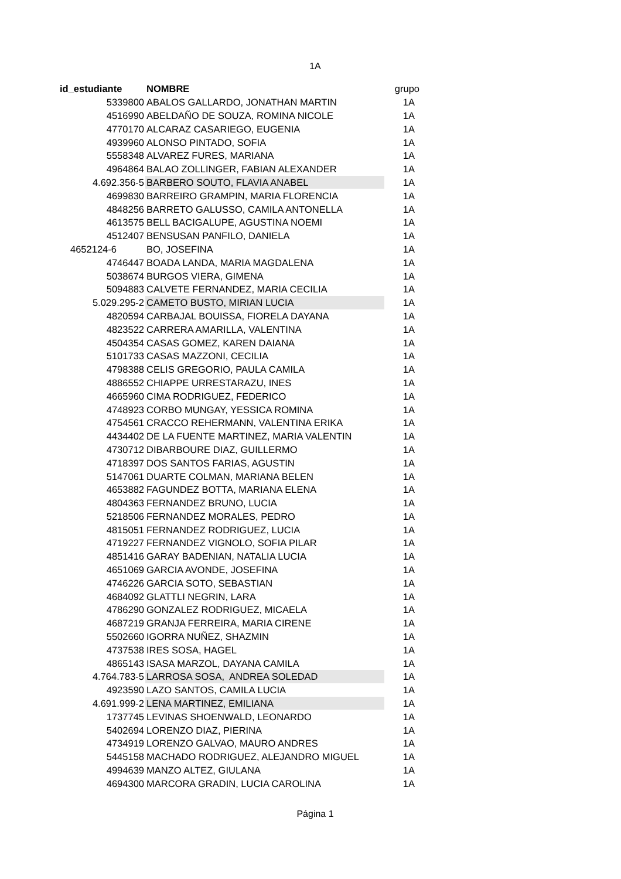1A
| id_estudiante | NOMBRE | grupo |
| --- | --- | --- |
| 5339800 | ABALOS GALLARDO, JONATHAN MARTIN | 1A |
| 4516990 | ABELDAÑO DE SOUZA, ROMINA NICOLE | 1A |
| 4770170 | ALCARAZ CASARIEGO, EUGENIA | 1A |
| 4939960 | ALONSO PINTADO, SOFIA | 1A |
| 5558348 | ALVAREZ FURES, MARIANA | 1A |
| 4964864 | BALAO ZOLLINGER, FABIAN ALEXANDER | 1A |
| 4.692.356-5 | BARBERO SOUTO, FLAVIA ANABEL | 1A |
| 4699830 | BARREIRO GRAMPIN, MARIA FLORENCIA | 1A |
| 4848256 | BARRETO GALUSSO, CAMILA ANTONELLA | 1A |
| 4613575 | BELL BACIGALUPE, AGUSTINA NOEMI | 1A |
| 4512407 | BENSUSAN PANFILO, DANIELA | 1A |
| 4652124-6 | BO, JOSEFINA | 1A |
| 4746447 | BOADA LANDA, MARIA MAGDALENA | 1A |
| 5038674 | BURGOS VIERA, GIMENA | 1A |
| 5094883 | CALVETE FERNANDEZ, MARIA CECILIA | 1A |
| 5.029.295-2 | CAMETO BUSTO, MIRIAN LUCIA | 1A |
| 4820594 | CARBAJAL BOUISSA, FIORELA DAYANA | 1A |
| 4823522 | CARRERA AMARILLA, VALENTINA | 1A |
| 4504354 | CASAS GOMEZ, KAREN DAIANA | 1A |
| 5101733 | CASAS MAZZONI, CECILIA | 1A |
| 4798388 | CELIS GREGORIO, PAULA CAMILA | 1A |
| 4886552 | CHIAPPE URRESTARAZU, INES | 1A |
| 4665960 | CIMA RODRIGUEZ, FEDERICO | 1A |
| 4748923 | CORBO MUNGAY, YESSICA ROMINA | 1A |
| 4754561 | CRACCO REHERMANN, VALENTINA ERIKA | 1A |
| 4434402 | DE LA FUENTE MARTINEZ, MARIA VALENTIN | 1A |
| 4730712 | DIBARBOURE DIAZ, GUILLERMO | 1A |
| 4718397 | DOS SANTOS FARIAS, AGUSTIN | 1A |
| 5147061 | DUARTE COLMAN, MARIANA BELEN | 1A |
| 4653882 | FAGUNDEZ BOTTA, MARIANA ELENA | 1A |
| 4804363 | FERNANDEZ BRUNO, LUCIA | 1A |
| 5218506 | FERNANDEZ MORALES, PEDRO | 1A |
| 4815051 | FERNANDEZ RODRIGUEZ, LUCIA | 1A |
| 4719227 | FERNANDEZ VIGNOLO, SOFIA PILAR | 1A |
| 4851416 | GARAY BADENIAN, NATALIA LUCIA | 1A |
| 4651069 | GARCIA AVONDE, JOSEFINA | 1A |
| 4746226 | GARCIA SOTO, SEBASTIAN | 1A |
| 4684092 | GLATTLI NEGRIN, LARA | 1A |
| 4786290 | GONZALEZ RODRIGUEZ, MICAELA | 1A |
| 4687219 | GRANJA FERREIRA, MARIA CIRENE | 1A |
| 5502660 | IGORRA NUÑEZ, SHAZMIN | 1A |
| 4737538 | IRES SOSA, HAGEL | 1A |
| 4865143 | ISASA MARZOL, DAYANA CAMILA | 1A |
| 4.764.783-5 | LARROSA SOSA, ANDREA SOLEDAD | 1A |
| 4923590 | LAZO SANTOS, CAMILA LUCIA | 1A |
| 4.691.999-2 | LENA MARTINEZ, EMILIANA | 1A |
| 1737745 | LEVINAS SHOENWALD, LEONARDO | 1A |
| 5402694 | LORENZO DIAZ, PIERINA | 1A |
| 4734919 | LORENZO GALVAO, MAURO ANDRES | 1A |
| 5445158 | MACHADO RODRIGUEZ, ALEJANDRO MIGUEL | 1A |
| 4994639 | MANZO ALTEZ, GIULANA | 1A |
| 4694300 | MARCORA GRADIN, LUCIA CAROLINA | 1A |
Página 1